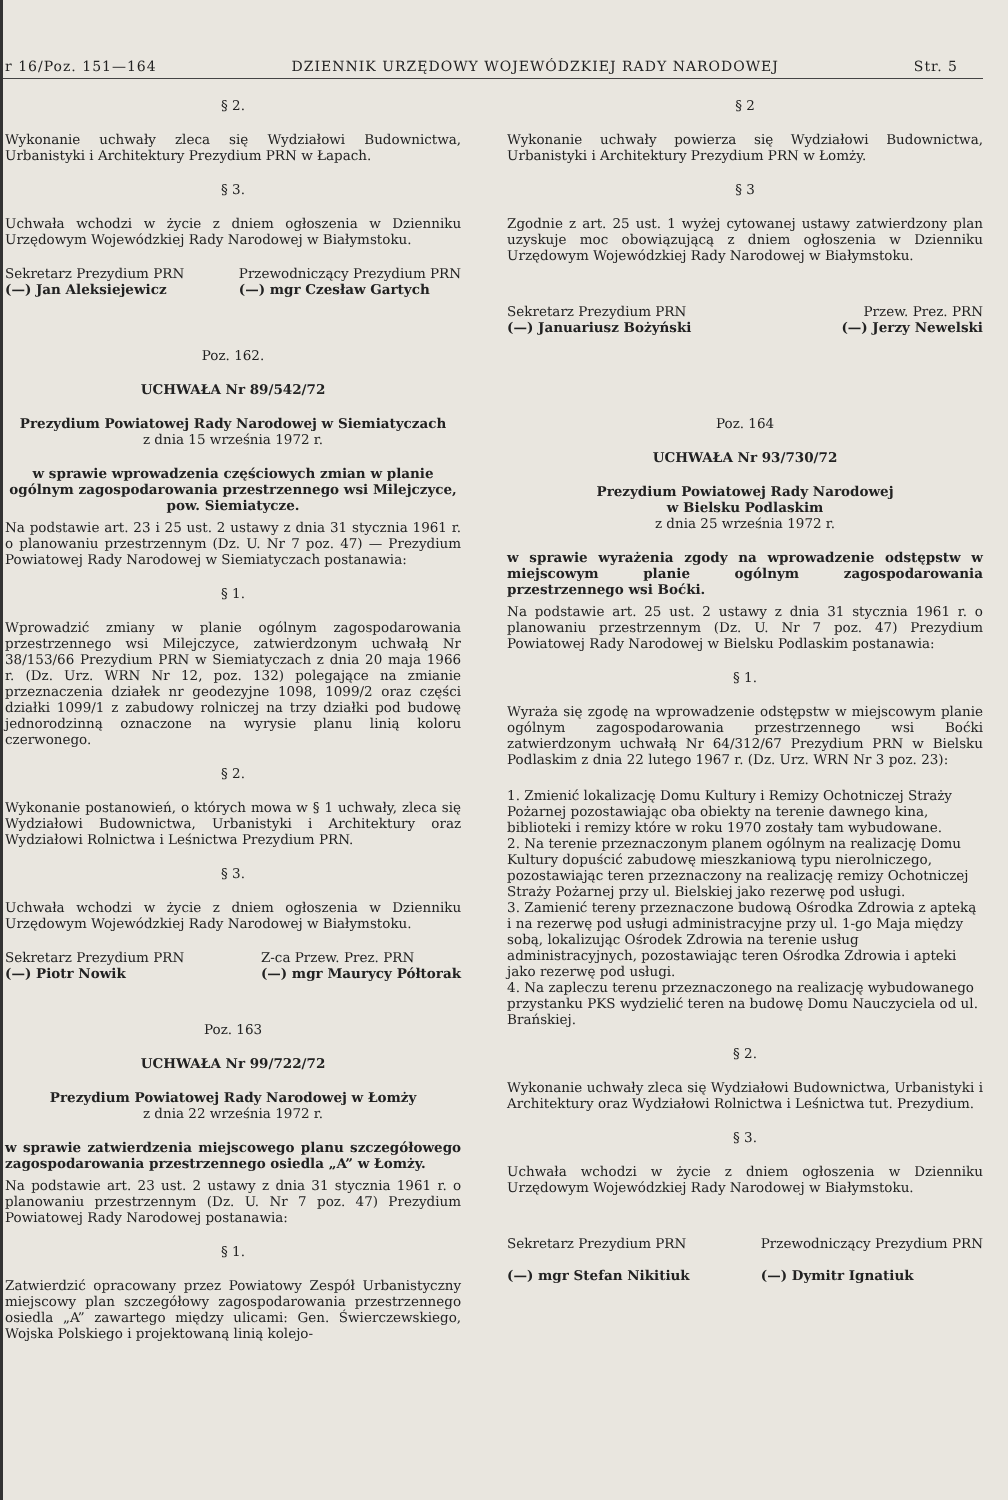r 16/Poz. 151—164 DZIENNIK URZĘDOWY WOJEWÓDZKIEJ RADY NARODOWEJ Str. 5
§ 2.
Wykonanie uchwały zleca się Wydziałowi Budownictwa, Urbanistyki i Architektury Prezydium PRN w Łapach.
§ 3.
Uchwała wchodzi w życie z dniem ogłoszenia w Dzienniku Urzędowym Wojewódzkiej Rady Narodowej w Białymstoku.
Sekretarz Prezydium PRN
(—) Jan Aleksiejewicz Przewodniczący Prezydium PRN
(—) mgr Czesław Gartych
Poz. 162.
UCHWAŁA Nr 89/542/72
Prezydium Powiatowej Rady Narodowej w Siemiatyczach
z dnia 15 września 1972 r.
w sprawie wprowadzenia częściowych zmian w planie ogólnym zagospodarowania przestrzennego wsi Milejczyce, pow. Siemiatycze.
Na podstawie art. 23 i 25 ust. 2 ustawy z dnia 31 stycznia 1961 r. o planowaniu przestrzennym (Dz. U. Nr 7 poz. 47) — Prezydium Powiatowej Rady Narodowej w Siemiatyczach postanawia:
§ 1.
Wprowadzić zmiany w planie ogólnym zagospodarowania przestrzennego wsi Milejczyce, zatwierdzonym uchwałą Nr 38/153/66 Prezydium PRN w Siemiatyczach z dnia 20 maja 1966 r. (Dz. Urz. WRN Nr 12, poz. 132) polegające na zmianie przeznaczenia działek nr geodezyjne 1098, 1099/2 oraz części działki 1099/1 z zabudowy rolniczej na trzy działki pod budowę jednorodzinną oznaczone na wyrysie planu linią koloru czerwonego.
§ 2.
Wykonanie postanowień, o których mowa w § 1 uchwały, zleca się Wydziałowi Budownictwa, Urbanistyki i Architektury oraz Wydziałowi Rolnictwa i Leśnictwa Prezydium PRN.
§ 3.
Uchwała wchodzi w życie z dniem ogłoszenia w Dzienniku Urzędowym Wojewódzkiej Rady Narodowej w Białymstoku.
Sekretarz Prezydium PRN
(—) Piotr Nowik Z-ca Przew. Prez. PRN
(—) mgr Maurycy Półtorak
Poz. 163
UCHWAŁA Nr 99/722/72
Prezydium Powiatowej Rady Narodowej w Łomży
z dnia 22 września 1972 r.
w sprawie zatwierdzenia miejscowego planu szczegółowego zagospodarowania przestrzennego osiedla „A” w Łomży.
Na podstawie art. 23 ust. 2 ustawy z dnia 31 stycznia 1961 r. o planowaniu przestrzennym (Dz. U. Nr 7 poz. 47) Prezydium Powiatowej Rady Narodowej postanawia:
§ 1.
Zatwierdzić opracowany przez Powiatowy Zespół Urbanistyczny miejscowy plan szczegółowy zagospodarowania przestrzennego osiedla „A” zawartego między ulicami: Gen. Świerczewskiego, Wojska Polskiego i projektowaną linią kolejo-
§ 2
Wykonanie uchwały powierza się Wydziałowi Budownictwa, Urbanistyki i Architektury Prezydium PRN w Łomży.
§ 3
Zgodnie z art. 25 ust. 1 wyżej cytowanej ustawy zatwierdzony plan uzyskuje moc obowiązującą z dniem ogłoszenia w Dzienniku Urzędowym Wojewódzkiej Rady Narodowej w Białymstoku.
Sekretarz Prezydium PRN
(—) Januariusz Bożyński Przew. Prez. PRN
(—) Jerzy Newelski
Poz. 164
UCHWAŁA Nr 93/730/72
Prezydium Powiatowej Rady Narodowej
w Bielsku Podlaskim
z dnia 25 września 1972 r.
w sprawie wyrażenia zgody na wprowadzenie odstępstw w miejscowym planie ogólnym zagospodarowania przestrzennego wsi Boćki.
Na podstawie art. 25 ust. 2 ustawy z dnia 31 stycznia 1961 r. o planowaniu przestrzennym (Dz. U. Nr 7 poz. 47) Prezydium Powiatowej Rady Narodowej w Bielsku Podlaskim postanawia:
§ 1.
Wyraża się zgodę na wprowadzenie odstępstw w miejscowym planie ogólnym zagospodarowania przestrzennego wsi Boćki zatwierdzonym uchwałą Nr 64/312/67 Prezydium PRN w Bielsku Podlaskim z dnia 22 lutego 1967 r. (Dz. Urz. WRN Nr 3 poz. 23):
1. Zmienić lokalizację Domu Kultury i Remizy Ochotniczej Straży Pożarnej pozostawiając oba obiekty na terenie dawnego kina, biblioteki i remizy które w roku 1970 zostały tam wybudowane.
2. Na terenie przeznaczonym planem ogólnym na realizację Domu Kultury dopuścić zabudowę mieszkaniową typu nierolniczego, pozostawiając teren przeznaczony na realizację remizy Ochotniczej Straży Pożarnej przy ul. Bielskiej jako rezerwę pod usługi.
3. Zamienić tereny przeznaczone budową Ośrodka Zdrowia z apteką i na rezerwę pod usługi administracyjne przy ul. 1-go Maja między sobą, lokalizując Ośrodek Zdrowia na terenie usług administracyjnych, pozostawiając teren Ośrodka Zdrowia i apteki jako rezerwę pod usługi.
4. Na zapleczu terenu przeznaczonego na realizację wybudowanego przystanku PKS wydzielić teren na budowę Domu Nauczyciela od ul. Brańskiej.
§ 2.
Wykonanie uchwały zleca się Wydziałowi Budownictwa, Urbanistyki i Architektury oraz Wydziałowi Rolnictwa i Leśnictwa tut. Prezydium.
§ 3.
Uchwała wchodzi w życie z dniem ogłoszenia w Dzienniku Urzędowym Wojewódzkiej Rady Narodowej w Białymstoku.
Sekretarz Prezydium PRN
(—) mgr Stefan Nikitiuk Przewodniczący Prezydium PRN
(—) Dymitr Ignatiuk